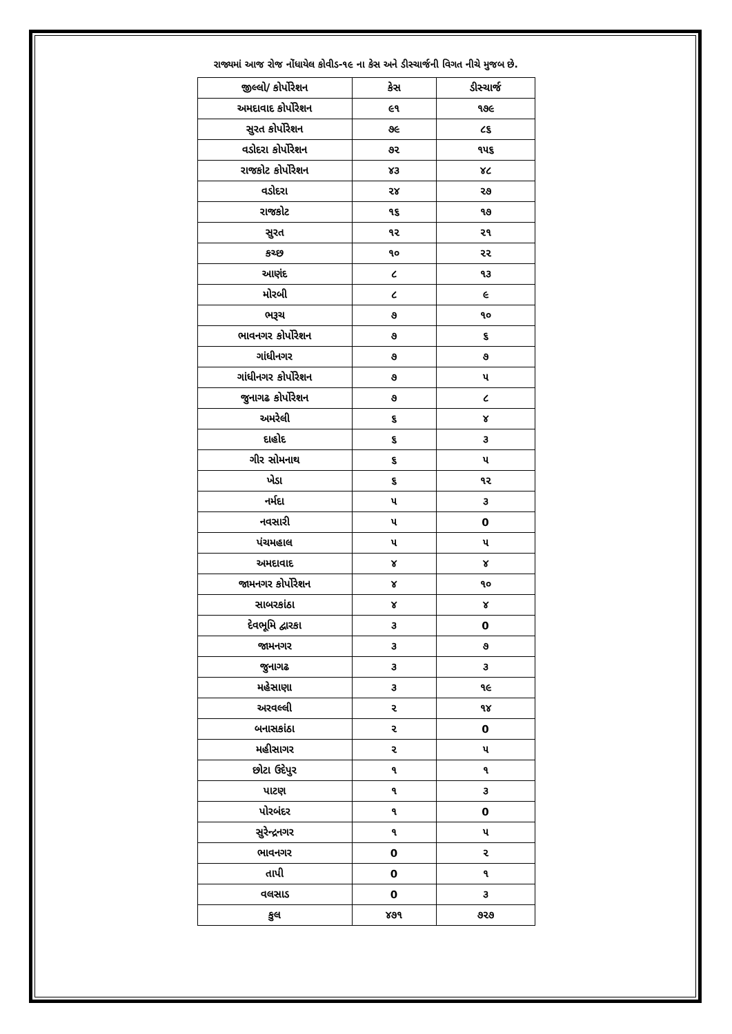રાજ્યમાં આજ રોજ નોંધાયેલ કોવીડ-૧૯ ના કેસ અને ડીસ્ચાર્જની વિગત નીચે મુજબ છે.
| જીલ્લો/ કોર્પોરેશન | કેસ | ડીસ્ચાર્જ |
| --- | --- | --- |
| અમદાવાદ કોર્પોરેશન | ૯૧ | ૧૭૯ |
| સુરત કોર્પોરેશન | ૭૯ | ૮૬ |
| વડોદરા કોર્પોરેશન | ૭૨ | ૧૫૬ |
| રાજકોટ કોર્પોરેશન | ૪૩ | ૪૮ |
| વડોદરા | ૨૪ | ૨૭ |
| રાજકોટ | ૧૬ | ૧૭ |
| સુરત | ૧૨ | ૨૧ |
| કચ્છ | ૧૦ | ૨૨ |
| આણંદ | ૮ | ૧૩ |
| મોરબી | ૮ | ૯ |
| ભરૂચ | ૭ | ૧૦ |
| ભાવનગર કોર્પોરેશન | ૭ | ૬ |
| ગાંધીનગર | ૭ | ૭ |
| ગાંધીનગર કોર્પોરેશન | ૭ | ૫ |
| જુનાગઢ કોર્પોરેશન | ૭ | ૮ |
| અમરેલી | ૬ | ૪ |
| દાહોદ | ૬ | ૩ |
| ગીર સોમનાથ | ૬ | ૫ |
| ખેડા | ૬ | ૧૨ |
| નર્મદા | ૫ | ૩ |
| નવસારી | ૫ | 0 |
| પંચમહાલ | ૫ | ૫ |
| અમદાવાદ | ૪ | ૪ |
| જામનગર કોર્પોરેશન | ૪ | ૧૦ |
| સાબરકાંઠા | ૪ | ૪ |
| દેવભૂમિ દ્વારકા | ૩ | 0 |
| જામનગર | ૩ | ૭ |
| જુનાગઢ | ૩ | ૩ |
| મહેસાણા | ૩ | ૧૯ |
| અરવલ્લી | ૨ | ૧૪ |
| બનાસકાંઠા | ૨ | 0 |
| મહીસાગર | ૨ | ૫ |
| છોટા ઉદેપુર | ૧ | ૧ |
| પાટણ | ૧ | ૩ |
| પોરબંદર | ૧ | 0 |
| સુરેન્દ્રનગર | ૧ | ૫ |
| ભાવનગર | 0 | ૨ |
| તાપી | 0 | ૧ |
| વલસાડ | 0 | ૩ |
| કુલ | ૪૭૧ | ૭૨૭ |